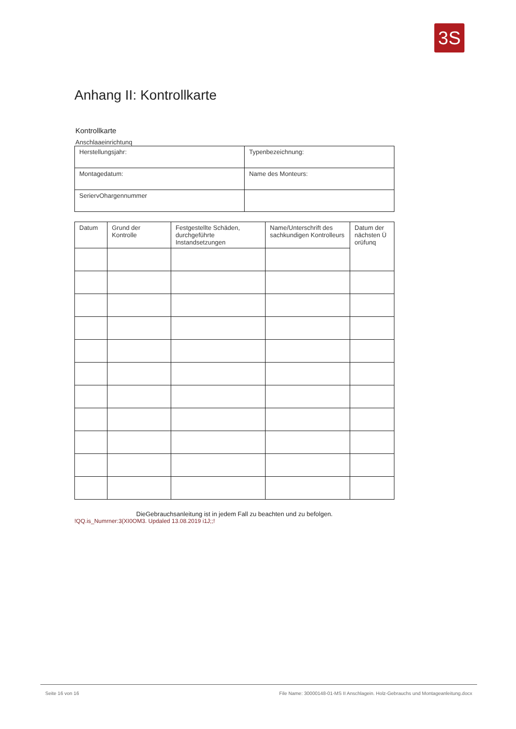3S
Anhang II: Kontrollkarte
Kontrollkarte
Anschlaaeinrichtunq
| Herstellungsjahr: | Typenbezeichnung: |
| Montagedatum: | Name des Monteurs: |
| SeriervOhargennummer | |
| Datum | Grund der Kontrolle | Festgestellte Schäden, durchgeführte Instandsetzungen | Name/Unterschrift des sachkundigen Kontrolleurs | Datum der nächsten Ü orüfunq |
| --- | --- | --- | --- | --- |
DieGebrauchsanleitung ist in jedem Fall zu beachten und zu befolgen.
!QQ.is_Numrner:3(XI0OM3. Updaled 13.08.2019 i1J;;!
Seite 16 von 16 File Name: 30000148-01-MS II Anschlagein. Holz-Gebrauchs und Montageanleitung.docx